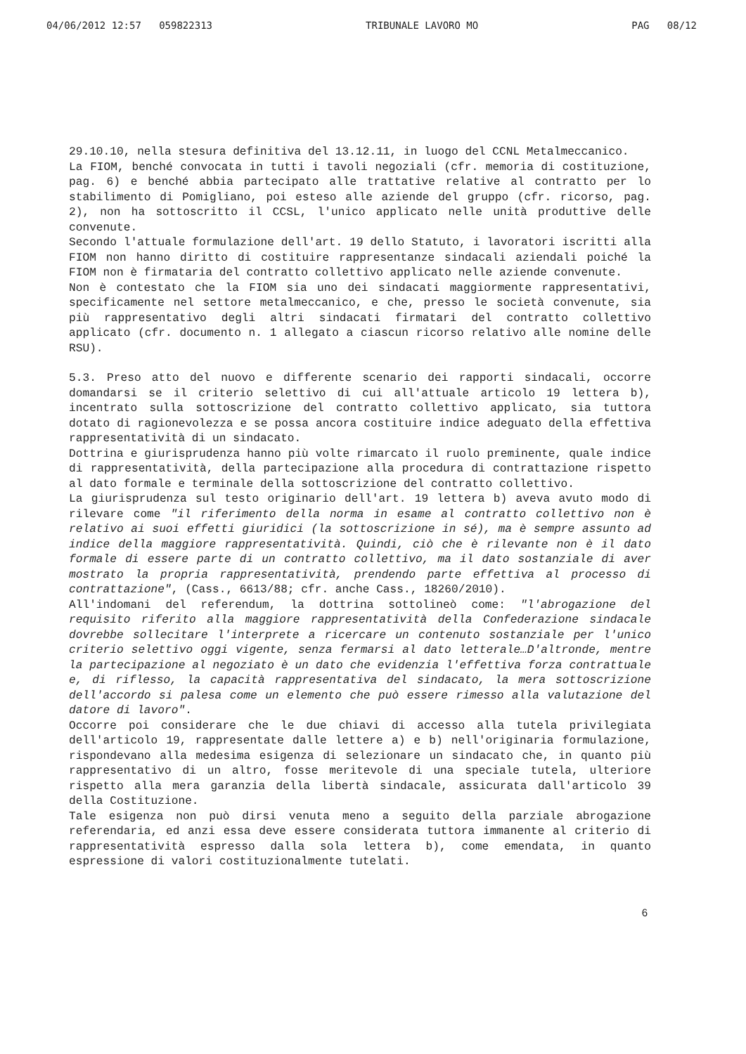04/06/2012 12:57 059822313 TRIBUNALE LAVORO MO PAG 08/12
29.10.10, nella stesura definitiva del 13.12.11, in luogo del CCNL Metalmeccanico.
La FIOM, benché convocata in tutti i tavoli negoziali (cfr. memoria di costituzione, pag. 6) e benché abbia partecipato alle trattative relative al contratto per lo stabilimento di Pomigliano, poi esteso alle aziende del gruppo (cfr. ricorso, pag. 2), non ha sottoscritto il CCSL, l'unico applicato nelle unità produttive delle convenute.
Secondo l'attuale formulazione dell'art. 19 dello Statuto, i lavoratori iscritti alla FIOM non hanno diritto di costituire rappresentanze sindacali aziendali poiché la FIOM non è firmataria del contratto collettivo applicato nelle aziende convenute.
Non è contestato che la FIOM sia uno dei sindacati maggiormente rappresentativi, specificamente nel settore metalmeccanico, e che, presso le società convenute, sia più rappresentativo degli altri sindacati firmatari del contratto collettivo applicato (cfr. documento n. 1 allegato a ciascun ricorso relativo alle nomine delle RSU).
5.3. Preso atto del nuovo e differente scenario dei rapporti sindacali, occorre domandarsi se il criterio selettivo di cui all'attuale articolo 19 lettera b), incentrato sulla sottoscrizione del contratto collettivo applicato, sia tuttora dotato di ragionevolezza e se possa ancora costituire indice adeguato della effettiva rappresentatività di un sindacato.
Dottrina e giurisprudenza hanno più volte rimarcato il ruolo preminente, quale indice di rappresentatività, della partecipazione alla procedura di contrattazione rispetto al dato formale e terminale della sottoscrizione del contratto collettivo.
La giurisprudenza sul testo originario dell'art. 19 lettera b) aveva avuto modo di rilevare come "il riferimento della norma in esame al contratto collettivo non è relativo ai suoi effetti giuridici (la sottoscrizione in sé), ma è sempre assunto ad indice della maggiore rappresentatività. Quindi, ciò che è rilevante non è il dato formale di essere parte di un contratto collettivo, ma il dato sostanziale di aver mostrato la propria rappresentatività, prendendo parte effettiva al processo di contrattazione", (Cass., 6613/88; cfr. anche Cass., 18260/2010).
All'indomani del referendum, la dottrina sottolineò come: "l'abrogazione del requisito riferito alla maggiore rappresentatività della Confederazione sindacale dovrebbe sollecitare l'interprete a ricercare un contenuto sostanziale per l'unico criterio selettivo oggi vigente, senza fermarsi al dato letterale…D'altronde, mentre la partecipazione al negoziato è un dato che evidenzia l'effettiva forza contrattuale e, di riflesso, la capacità rappresentativa del sindacato, la mera sottoscrizione dell'accordo si palesa come un elemento che può essere rimesso alla valutazione del datore di lavoro".
Occorre poi considerare che le due chiavi di accesso alla tutela privilegiata dell'articolo 19, rappresentate dalle lettere a) e b) nell'originaria formulazione, rispondevano alla medesima esigenza di selezionare un sindacato che, in quanto più rappresentativo di un altro, fosse meritevole di una speciale tutela, ulteriore rispetto alla mera garanzia della libertà sindacale, assicurata dall'articolo 39 della Costituzione.
Tale esigenza non può dirsi venuta meno a seguito della parziale abrogazione referendaria, ed anzi essa deve essere considerata tuttora immanente al criterio di rappresentatività espresso dalla sola lettera b), come emendata, in quanto espressione di valori costituzionalmente tutelati.
6